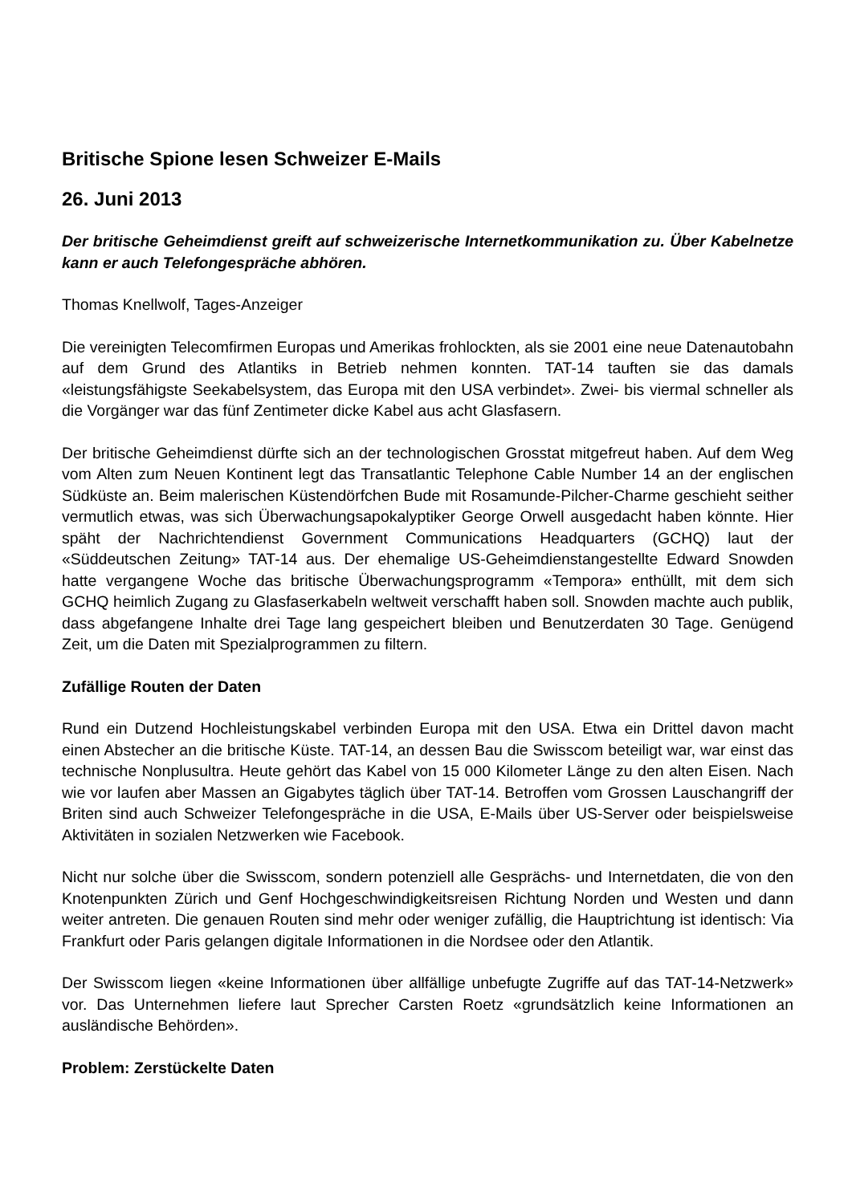Britische Spione lesen Schweizer E-Mails
26. Juni 2013
Der britische Geheimdienst greift auf schweizerische Internetkommunikation zu. Über Kabelnetze kann er auch Telefongespräche abhören.
Thomas Knellwolf, Tages-Anzeiger
Die vereinigten Telecomfirmen Europas und Amerikas frohlockten, als sie 2001 eine neue Datenautobahn auf dem Grund des Atlantiks in Betrieb nehmen konnten. TAT-14 tauften sie das damals «leistungsfähigste Seekabelsystem, das Europa mit den USA verbindet». Zwei- bis viermal schneller als die Vorgänger war das fünf Zentimeter dicke Kabel aus acht Glasfasern.
Der britische Geheimdienst dürfte sich an der technologischen Grosstat mitgefreut haben. Auf dem Weg vom Alten zum Neuen Kontinent legt das Transatlantic Telephone Cable Number 14 an der englischen Südküste an. Beim malerischen Küstendörfchen Bude mit Rosamunde-Pilcher-Charme geschieht seither vermutlich etwas, was sich Überwachungsapokalyptiker George Orwell ausgedacht haben könnte. Hier späht der Nachrichtendienst Government Communications Headquarters (GCHQ) laut der «Süddeutschen Zeitung» TAT-14 aus. Der ehemalige US-Geheimdienstangestellte Edward Snowden hatte vergangene Woche das britische Überwachungsprogramm «Tempora» enthüllt, mit dem sich GCHQ heimlich Zugang zu Glasfaserkabeln weltweit verschafft haben soll. Snowden machte auch publik, dass abgefangene Inhalte drei Tage lang gespeichert bleiben und Benutzerdaten 30 Tage. Genügend Zeit, um die Daten mit Spezialprogrammen zu filtern.
Zufällige Routen der Daten
Rund ein Dutzend Hochleistungskabel verbinden Europa mit den USA. Etwa ein Drittel davon macht einen Abstecher an die britische Küste. TAT-14, an dessen Bau die Swisscom beteiligt war, war einst das technische Nonplusultra. Heute gehört das Kabel von 15 000 Kilometer Länge zu den alten Eisen. Nach wie vor laufen aber Massen an Gigabytes täglich über TAT-14. Betroffen vom Grossen Lauschangriff der Briten sind auch Schweizer Telefongespräche in die USA, E-Mails über US-Server oder beispielsweise Aktivitäten in sozialen Netzwerken wie Facebook.
Nicht nur solche über die Swisscom, sondern potenziell alle Gesprächs- und Internetdaten, die von den Knotenpunkten Zürich und Genf Hochgeschwindigkeitsreisen Richtung Norden und Westen und dann weiter antreten. Die genauen Routen sind mehr oder weniger zufällig, die Hauptrichtung ist identisch: Via Frankfurt oder Paris gelangen digitale Informationen in die Nordsee oder den Atlantik.
Der Swisscom liegen «keine Informationen über allfällige unbefugte Zugriffe auf das TAT-14-Netzwerk» vor. Das Unternehmen liefere laut Sprecher Carsten Roetz «grundsätzlich keine Informationen an ausländische Behörden».
Problem: Zerstückelte Daten